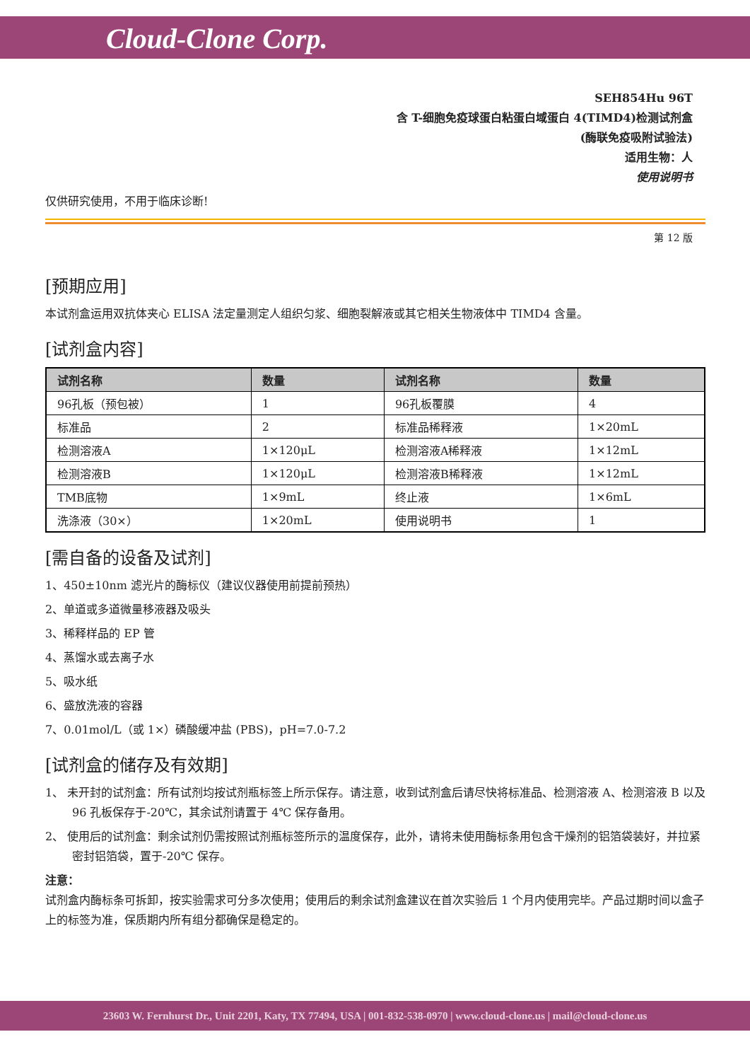Cloud-Clone Corp.
SEH854Hu 96T
含 T-细胞免疫球蛋白粘蛋白域蛋白 4(TIMD4)检测试剂盒
(酶联免疫吸附试验法)
适用生物：人
使用说明书
仅供研究使用，不用于临床诊断!
第 12 版
[预期应用]
本试剂盒运用双抗体夹心 ELISA 法定量测定人组织匀浆、细胞裂解液或其它相关生物液体中 TIMD4 含量。
[试剂盒内容]
| 试剂名称 | 数量 | 试剂名称 | 数量 |
| --- | --- | --- | --- |
| 96孔板（预包被） | 1 | 96孔板覆膜 | 4 |
| 标准品 | 2 | 标准品稀释液 | 1×20mL |
| 检测溶液A | 1×120μL | 检测溶液A稀释液 | 1×12mL |
| 检测溶液B | 1×120μL | 检测溶液B稀释液 | 1×12mL |
| TMB底物 | 1×9mL | 终止液 | 1×6mL |
| 洗涤液（30×） | 1×20mL | 使用说明书 | 1 |
[需自备的设备及试剂]
1、450±10nm 滤光片的酶标仪（建议仪器使用前提前预热）
2、单道或多道微量移液器及吸头
3、稀释样品的 EP 管
4、蒸馏水或去离子水
5、吸水纸
6、盛放洗液的容器
7、0.01mol/L（或 1×）磷酸缓冲盐 (PBS)，pH=7.0-7.2
[试剂盒的储存及有效期]
1、 未开封的试剂盒：所有试剂均按试剂瓶标签上所示保存。请注意，收到试剂盒后请尽快将标准品、检测溶液 A、检测溶液 B 以及 96 孔板保存于-20℃，其余试剂请置于 4℃ 保存备用。
2、 使用后的试剂盒：剩余试剂仍需按照试剂瓶标签所示的温度保存，此外，请将未使用酶标条用包含干燥剂的铝箔袋装好，并拉紧密封铝箔袋，置于-20℃ 保存。
注意：
试剂盒内酶标条可拆卸，按实验需求可分多次使用；使用后的剩余试剂盒建议在首次实验后 1 个月内使用完毕。产品过期时间以盒子上的标签为准，保质期内所有组分都确保是稳定的。
23603 W. Fernhurst Dr., Unit 2201, Katy, TX 77494, USA | 001-832-538-0970 | www.cloud-clone.us | mail@cloud-clone.us